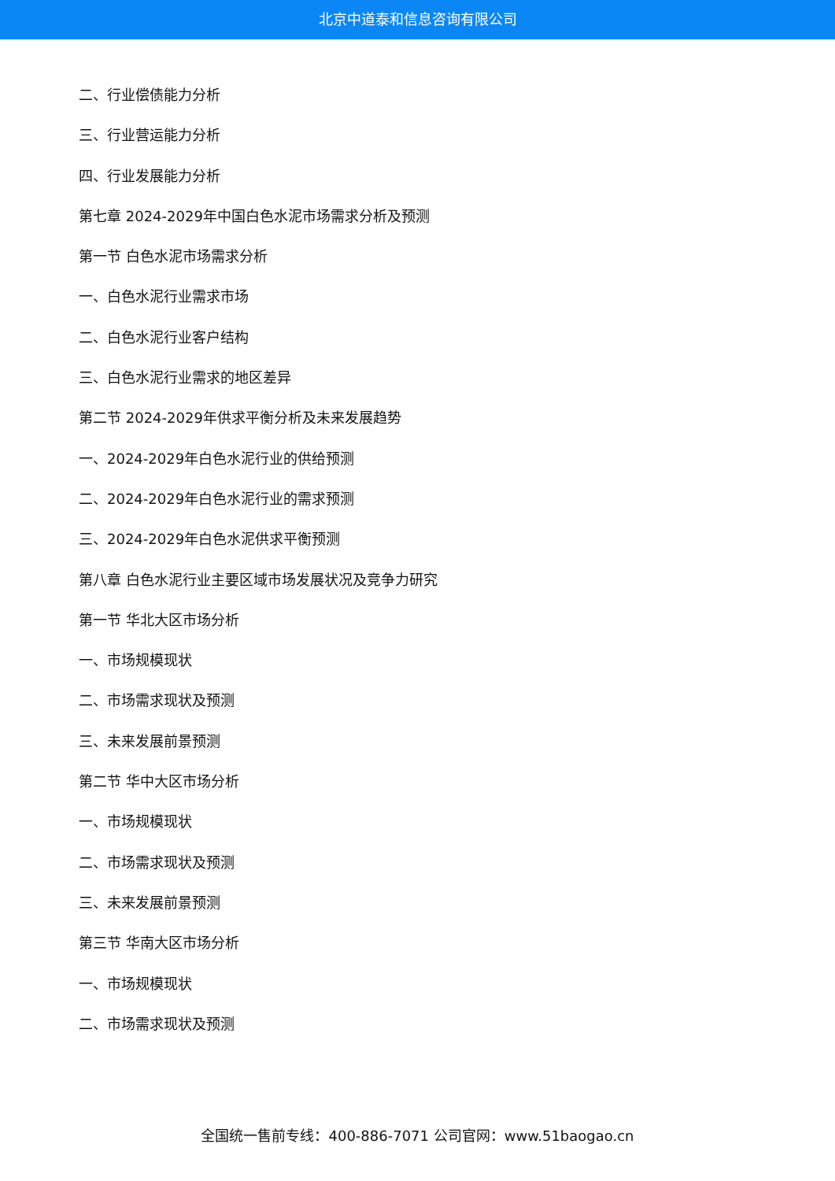北京中道泰和信息咨询有限公司
二、行业偿债能力分析
三、行业营运能力分析
四、行业发展能力分析
第七章 2024-2029年中国白色水泥市场需求分析及预测
第一节 白色水泥市场需求分析
一、白色水泥行业需求市场
二、白色水泥行业客户结构
三、白色水泥行业需求的地区差异
第二节 2024-2029年供求平衡分析及未来发展趋势
一、2024-2029年白色水泥行业的供给预测
二、2024-2029年白色水泥行业的需求预测
三、2024-2029年白色水泥供求平衡预测
第八章 白色水泥行业主要区域市场发展状况及竞争力研究
第一节 华北大区市场分析
一、市场规模现状
二、市场需求现状及预测
三、未来发展前景预测
第二节 华中大区市场分析
一、市场规模现状
二、市场需求现状及预测
三、未来发展前景预测
第三节 华南大区市场分析
一、市场规模现状
二、市场需求现状及预测
全国统一售前专线：400-886-7071 公司官网：www.51baogao.cn